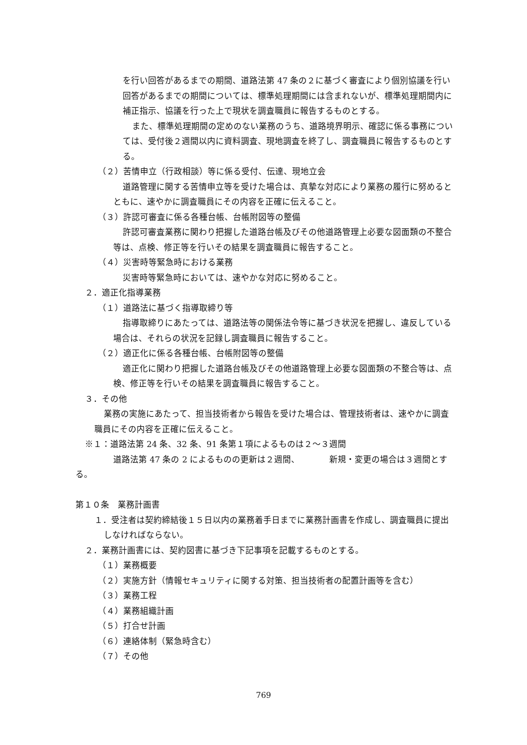を行い回答があるまでの期間、道路法第 47 条の２に基づく審査により個別協議を行い回答があるまでの期間については、標準処理期間には含まれないが、標準処理期間内に補正指示、協議を行った上で現状を調査職員に報告するものとする。
また、標準処理期間の定めのない業務のうち、道路境界明示、確認に係る事務については、受付後２週間以内に資料調査、現地調査を終了し、調査職員に報告するものとする。
（２）苦情申立（行政相談）等に係る受付、伝達、現地立会
道路管理に関する苦情申立等を受けた場合は、真摯な対応により業務の履行に努めるとともに、速やかに調査職員にその内容を正確に伝えること。
（３）許認可審査に係る各種台帳、台帳附図等の整備
許認可審査業務に関わり把握した道路台帳及びその他道路管理上必要な図面類の不整合等は、点検、修正等を行いその結果を調査職員に報告すること。
（４）災害時等緊急時における業務
災害時等緊急時においては、速やかな対応に努めること。
２．適正化指導業務
（１）道路法に基づく指導取締り等
指導取締りにあたっては、道路法等の関係法令等に基づき状況を把握し、違反している場合は、それらの状況を記録し調査職員に報告すること。
（２）適正化に係る各種台帳、台帳附図等の整備
適正化に関わり把握した道路台帳及びその他道路管理上必要な図面類の不整合等は、点検、修正等を行いその結果を調査職員に報告すること。
３．その他
業務の実施にあたって、担当技術者から報告を受けた場合は、管理技術者は、速やかに調査職員にその内容を正確に伝えること。
※１：道路法第 24 条、32 条、91 条第１項によるものは２～３週間
道路法第 47 条の 2 によるものの更新は２週間、　　　　新規・変更の場合は３週間とする。
第１０条　業務計画書
１．受注者は契約締結後１５日以内の業務着手日までに業務計画書を作成し、調査職員に提出しなければならない。
２．業務計画書には、契約図書に基づき下記事項を記載するものとする。
（１）業務概要
（２）実施方針（情報セキュリティに関する対策、担当技術者の配置計画等を含む）
（３）業務工程
（４）業務組織計画
（５）打合せ計画
（６）連絡体制（緊急時含む）
（７）その他
769